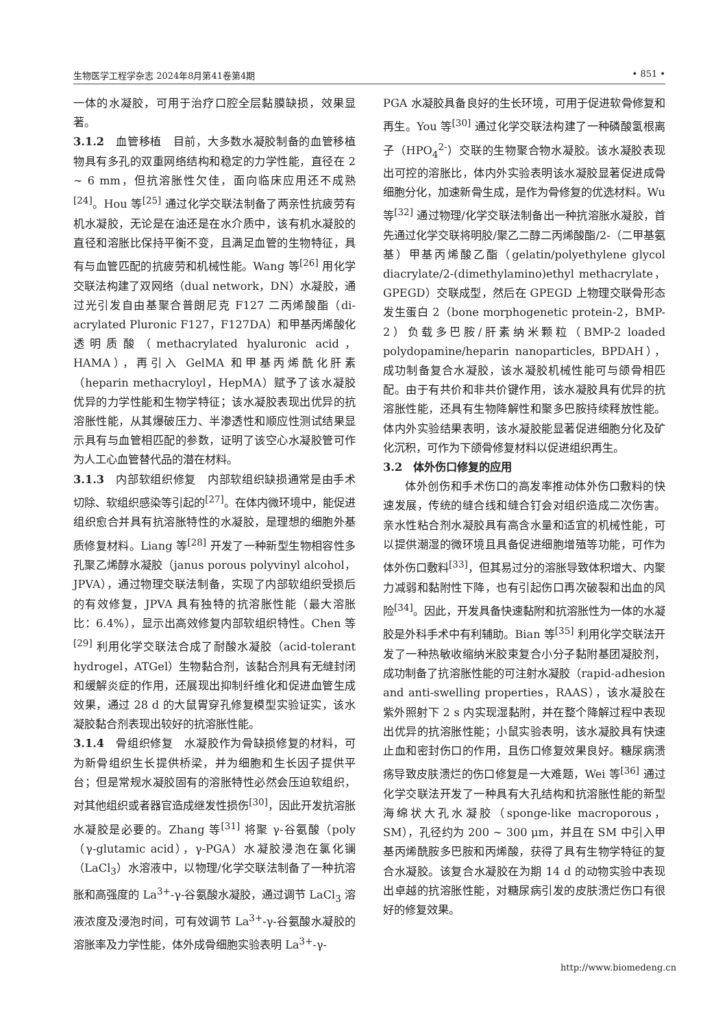生物医学工程学杂志 2024年8月第41卷第4期 • 851 •
一体的水凝胶，可用于治疗口腔全层黏膜缺损，效果显著。
3.1.2　血管移植　目前，大多数水凝胶制备的血管移植物具有多孔的双重网络结构和稳定的力学性能，直径在 2 ~ 6 mm，但抗溶胀性欠佳，面向临床应用还不成熟<sup>[24]</sup>。Hou 等<sup>[25]</sup> 通过化学交联法制备了两亲性抗疲劳有机水凝胶，无论是在油还是在水介质中，该有机水凝胶的直径和溶胀比保持平衡不变，且满足血管的生物特征，具有与血管匹配的抗疲劳和机械性能。Wang 等<sup>[26]</sup> 用化学交联法构建了双网络（dual network，DN）水凝胶，通过光引发自由基聚合普朗尼克 F127 二丙烯酸酯（di-acrylated Pluronic F127，F127DA）和甲基丙烯酸化透明质酸（methacrylated hyaluronic acid，HAMA），再引入 GelMA 和甲基丙烯酰化肝素（heparin methacryloyl，HepMA）赋予了该水凝胶优异的力学性能和生物学特征；该水凝胶表现出优异的抗溶胀性能，从其爆破压力、半渗透性和顺应性测试结果显示具有与血管相匹配的参数，证明了该空心水凝胶管可作为人工心血管替代品的潜在材料。
3.1.3　内部软组织修复　内部软组织缺损通常是由手术切除、软组织感染等引起的<sup>[27]</sup>。在体内微环境中，能促进组织愈合并具有抗溶胀特性的水凝胶，是理想的细胞外基质修复材料。Liang 等<sup>[28]</sup> 开发了一种新型生物相容性多孔聚乙烯醇水凝胶（janus porous polyvinyl alcohol，JPVA），通过物理交联法制备，实现了内部软组织受损后的有效修复，JPVA 具有独特的抗溶胀性能（最大溶胀比：6.4%），显示出高效修复内部软组织特性。Chen 等<sup>[29]</sup> 利用化学交联法合成了耐酸水凝胶（acid-tolerant hydrogel，ATGel）生物黏合剂，该黏合剂具有无缝封闭和缓解炎症的作用，还展现出抑制纤维化和促进血管生成效果，通过 28 d 的大鼠胃穿孔修复模型实验证实，该水凝胶黏合剂表现出较好的抗溶胀性能。
3.1.4　骨组织修复　水凝胶作为骨缺损修复的材料，可为新骨组织生长提供桥梁，并为细胞和生长因子提供平台；但是常规水凝胶固有的溶胀特性必然会压迫软组织，对其他组织或者器官造成继发性损伤<sup>[30]</sup>，因此开发抗溶胀水凝胶是必要的。Zhang 等<sup>[31]</sup> 将聚 γ-谷氨酸（poly（γ-glutamic acid），γ-PGA）水凝胶浸泡在氯化镧（LaCl<sub>3</sub>）水溶液中，以物理/化学交联法制备了一种抗溶胀和高强度的 La<sup>3+</sup>-γ-谷氨酸水凝胶，通过调节 LaCl<sub>3</sub> 溶液浓度及浸泡时间，可有效调节 La<sup>3+</sup>-γ-谷氨酸水凝胶的溶胀率及力学性能，体外成骨细胞实验表明 La<sup>3+</sup>-γ-
PGA 水凝胶具备良好的生长环境，可用于促进软骨修复和再生。You 等<sup>[30]</sup> 通过化学交联法构建了一种磷酸氢根离子（HPO<sub>4</sub><sup>2-</sup>）交联的生物聚合物水凝胶。该水凝胶表现出可控的溶胀比，体内外实验表明该水凝胶显著促进成骨细胞分化，加速新骨生成，是作为骨修复的优选材料。Wu 等<sup>[32]</sup> 通过物理/化学交联法制备出一种抗溶胀水凝胶，首先通过化学交联将明胶/聚乙二醇二丙烯酸酯/2-（二甲基氨基）甲基丙烯酸乙酯（gelatin/polyethylene glycol diacrylate/2-(dimethylamino)ethyl methacrylate，GPEGD）交联成型，然后在 GPEGD 上物理交联骨形态发生蛋白 2（bone morphogenetic protein-2，BMP-2）负载多巴胺/肝素纳米颗粒（BMP-2 loaded polydopamine/heparin nanoparticles, BPDAH），成功制备复合水凝胶，该水凝胶机械性能可与颌骨相匹配。由于有共价和非共价键作用，该水凝胶具有优异的抗溶胀性能，还具有生物降解性和聚多巴胺持续释放性能。体内外实验结果表明，该水凝胶能显著促进细胞分化及矿化沉积，可作为下颌骨修复材料以促进组织再生。
3.2　体外伤口修复的应用
体外创伤和手术伤口的高发率推动体外伤口敷料的快速发展，传统的缝合线和缝合钉会对组织造成二次伤害。亲水性粘合剂水凝胶具有高含水量和适宜的机械性能，可以提供潮湿的微环境且具备促进细胞增殖等功能，可作为体外伤口敷料<sup>[33]</sup>，但其易过分的溶胀导致体积增大、内聚力减弱和黏附性下降，也有引起伤口再次破裂和出血的风险<sup>[34]</sup>。因此，开发具备快速黏附和抗溶胀性为一体的水凝胶是外科手术中有利辅助。Bian 等<sup>[35]</sup> 利用化学交联法开发了一种热敏收缩纳米胶束复合小分子黏附基团凝胶剂，成功制备了抗溶胀性能的可注射水凝胶（rapid-adhesion and anti-swelling properties，RAAS），该水凝胶在紫外照射下 2 s 内实现湿黏附，并在整个降解过程中表现出优异的抗溶胀性能；小鼠实验表明，该水凝胶具有快速止血和密封伤口的作用，且伤口修复效果良好。糖尿病溃疡导致皮肤溃烂的伤口修复是一大难题，Wei 等<sup>[36]</sup> 通过化学交联法开发了一种具有大孔结构和抗溶胀性能的新型海绵状大孔水凝胶（sponge-like macroporous，SM），孔径约为 200 ~ 300 μm，并且在 SM 中引入甲基丙烯酰胺多巴胺和丙烯酸，获得了具有生物学特征的复合水凝胶。该复合水凝胶在为期 14 d 的动物实验中表现出卓越的抗溶胀性能，对糖尿病引发的皮肤溃烂伤口有很好的修复效果。
http://www.biomedeng.cn